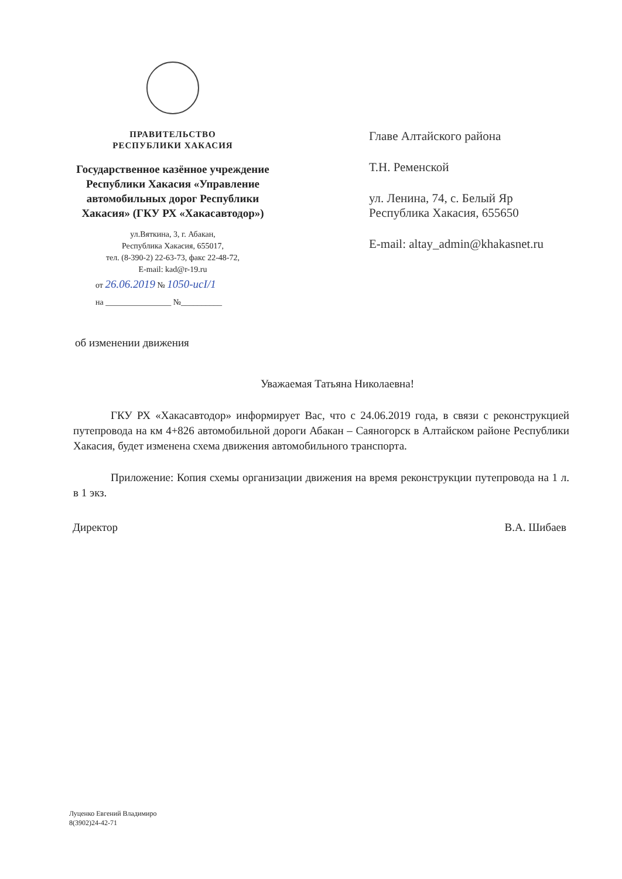ПРАВИТЕЛЬСТВО
РЕСПУБЛИКИ ХАКАСИЯ
Государственное казённое учреждение Республики Хакасия «Управление автомобильных дорог Республики Хакасия» (ГКУ РХ «Хакасавтодор»)
ул.Вяткина, 3, г. Абакан,
Республика Хакасия, 655017,
тел. (8-390-2) 22-63-73, факс 22-48-72,
E-mail: kad@r-19.ru
от 26.06.2019 № 1050-исI/1
на ________________ №__________
Главе Алтайского района
Т.Н. Ременской
ул. Ленина, 74, с. Белый Яр
Республика Хакасия, 655650
E-mail: altay_admin@khakasnet.ru
об изменении движения
Уважаемая Татьяна Николаевна!
ГКУ РХ «Хакасавтодор» информирует Вас, что с 24.06.2019 года, в связи с реконструкцией путепровода на км 4+826 автомобильной дороги Абакан – Саяногорск в Алтайском районе Республики Хакасия, будет изменена схема движения автомобильного транспорта.
Приложение: Копия схемы организации движения на время реконструкции путепровода на 1 л. в 1 экз.
Директор В.А. Шибаев
Луценко Евгений Владимиро
8(3902)24-42-71